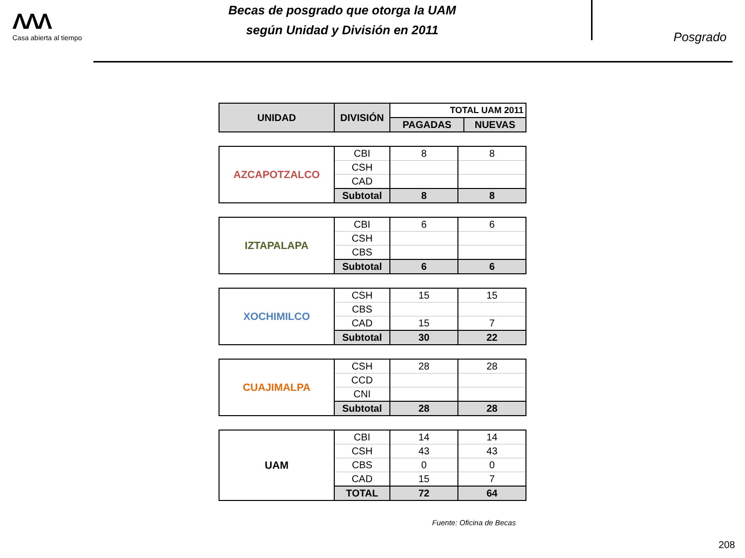ΛΛΛ
Casa abierta al tiempo
Becas de posgrado que otorga la UAM
según Unidad y División en 2011
Posgrado
| UNIDAD | DIVISIÓN | TOTAL UAM 2011 | |
| --- | --- | --- | --- |
| | | PAGADAS | NUEVAS |
| AZCAPOTZALCO | CBI | 8 | 8 |
| | CSH | | |
| | CAD | | |
| | Subtotal | 8 | 8 |
| IZTAPALAPA | CBI | 6 | 6 |
| | CSH | | |
| | CBS | | |
| | Subtotal | 6 | 6 |
| XOCHIMILCO | CSH | 15 | 15 |
| | CBS | | |
| | CAD | 15 | 7 |
| | Subtotal | 30 | 22 |
| CUAJIMALPA | CSH | 28 | 28 |
| | CCD | | |
| | CNI | | |
| | Subtotal | 28 | 28 |
| UAM | CBI | 14 | 14 |
| | CSH | 43 | 43 |
| | CBS | 0 | 0 |
| | CAD | 15 | 7 |
| | TOTAL | 72 | 64 |
Fuente: Oficina de Becas
208